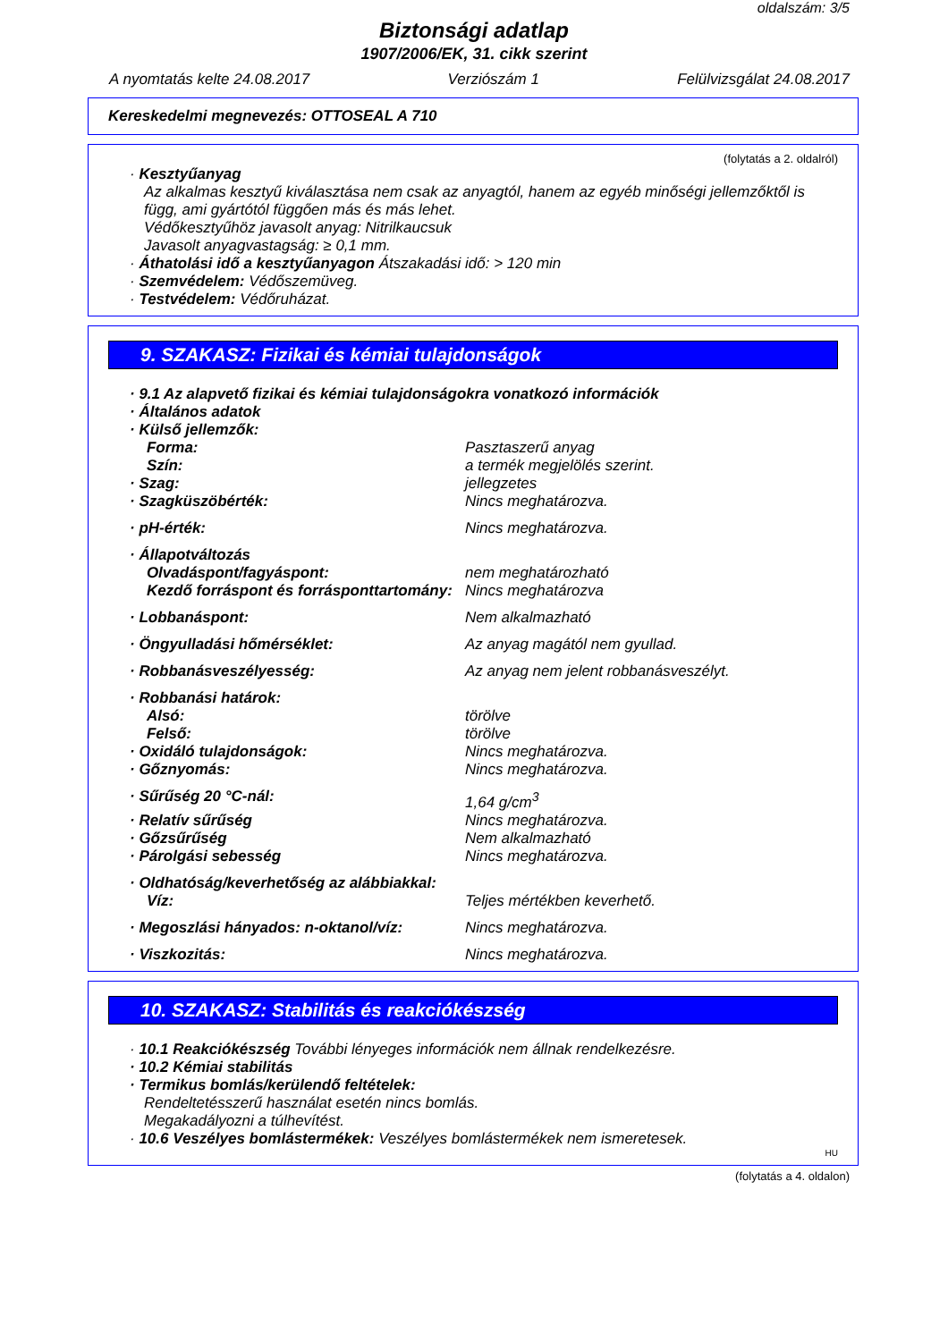oldalszám: 3/5
Biztonsági adatlap
1907/2006/EK, 31. cikk szerint
A nyomtatás kelte 24.08.2017 Verziószám 1 Felülvizsgálat 24.08.2017
Kereskedelmi megnevezés: OTTOSEAL A 710
(folytatás a 2. oldalról)
· Kesztyűanyag
Az alkalmas kesztyű kiválasztása nem csak az anyagtól, hanem az egyéb minőségi jellemzőktől is függ, ami gyártótól függően más és más lehet.
Védőkesztyűhöz javasolt anyag: Nitrilkaucsuk
Javasolt anyagvastagság: ≥ 0,1 mm.
· Áthatolási idő a kesztyűanyagon Átszakadási idő: > 120 min
· Szemvédelem: Védőszemüveg.
· Testvédelem: Védőruházat.
9. SZAKASZ: Fizikai és kémiai tulajdonságok
· 9.1 Az alapvető fizikai és kémiai tulajdonságokra vonatkozó információk
· Általános adatok
| · Külső jellemzők: | |
| Forma: | Pasztaszerű anyag |
| Szín: | a termék megjelölés szerint. |
| · Szag: | jellegzetes |
| · Szagküszöbérték: | Nincs meghatározva. |
| · pH-érték: | Nincs meghatározva. |
| · Állapotváltozás | |
| Olvadáspont/fagyáspont: | nem meghatározható |
| Kezdő forráspont és forrásponttartomány: | Nincs meghatározva |
| · Lobbanáspont: | Nem alkalmazható |
| · Öngyulladási hőmérséklet: | Az anyag magától nem gyullad. |
| · Robbanásveszélyesség: | Az anyag nem jelent robbanásveszélyt. |
| · Robbanási határok: | |
| Alsó: | törölve |
| Felső: | törölve |
| · Oxidáló tulajdonságok: | Nincs meghatározva. |
| · Gőznyomás: | Nincs meghatározva. |
| · Sűrűség 20 °C-nál: | 1,64 g/cm<sup>3</sup> |
| · Relatív sűrűség | Nincs meghatározva. |
| · Gőzsűrűség | Nem alkalmazható |
| · Párolgási sebesség | Nincs meghatározva. |
| · Oldhatóság/keverhetőség az alábbiakkal: | |
| Víz: | Teljes mértékben keverhető. |
| · Megoszlási hányados: n-oktanol/víz: | Nincs meghatározva. |
| · Viszkozitás: | Nincs meghatározva. |
10. SZAKASZ: Stabilitás és reakciókészség
· 10.1 Reakciókészség További lényeges információk nem állnak rendelkezésre.
· 10.2 Kémiai stabilitás
· Termikus bomlás/kerülendő feltételek:
Rendeltetésszerű használat esetén nincs bomlás.
Megakadályozni a túlhevítést.
· 10.6 Veszélyes bomlástermékek: Veszélyes bomlástermékek nem ismeretesek.
HU
(folytatás a 4. oldalon)